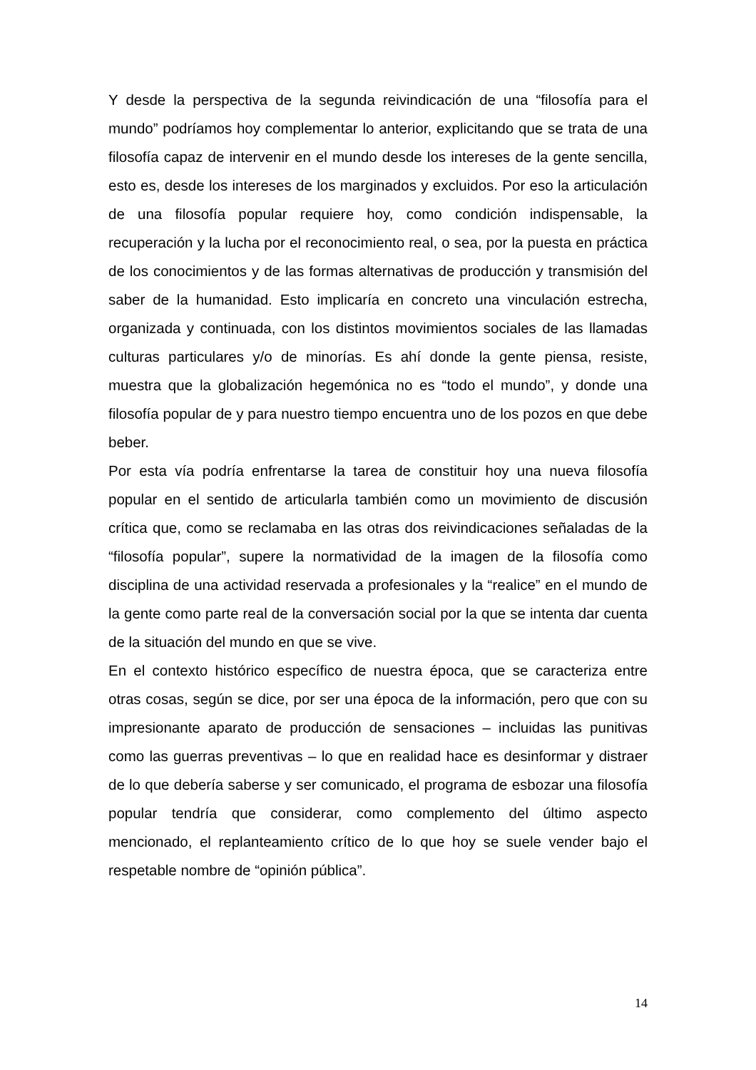Y desde la perspectiva de la segunda reivindicación de una “filosofía para el mundo” podríamos hoy complementar lo anterior, explicitando que se trata de una filosofía capaz de intervenir en el mundo desde los intereses de la gente sencilla, esto es, desde los intereses de los marginados y excluidos. Por eso la articulación de una filosofía popular requiere hoy, como condición indispensable, la recuperación y la lucha por el reconocimiento real, o sea, por la puesta en práctica de los conocimientos y de las formas alternativas de producción y transmisión del saber de la humanidad. Esto implicaría en concreto una vinculación estrecha, organizada y continuada, con los distintos movimientos sociales de las llamadas culturas particulares y/o de minorías. Es ahí donde la gente piensa, resiste, muestra que la globalización hegemónica no es “todo el mundo”, y donde una filosofía popular de y para nuestro tiempo encuentra uno de los pozos en que debe beber.
Por esta vía podría enfrentarse la tarea de constituir hoy una nueva filosofía popular en el sentido de articularla también como un movimiento de discusión crítica que, como se reclamaba en las otras dos reivindicaciones señaladas de la “filosofía popular”, supere la normatividad de la imagen de la filosofía como disciplina de una actividad reservada a profesionales y la “realice” en el mundo de la gente como parte real de la conversación social por la que se intenta dar cuenta de la situación del mundo en que se vive.
En el contexto histórico específico de nuestra época, que se caracteriza entre otras cosas, según se dice, por ser una época de la información, pero que con su impresionante aparato de producción de sensaciones – incluidas las punitivas como las guerras preventivas – lo que en realidad hace es desinformar y distraer de lo que debería saberse y ser comunicado, el programa de esbozar una filosofía popular tendría que considerar, como complemento del último aspecto mencionado, el replanteamiento crítico de lo que hoy se suele vender bajo el respetable nombre de “opinión pública”.
14